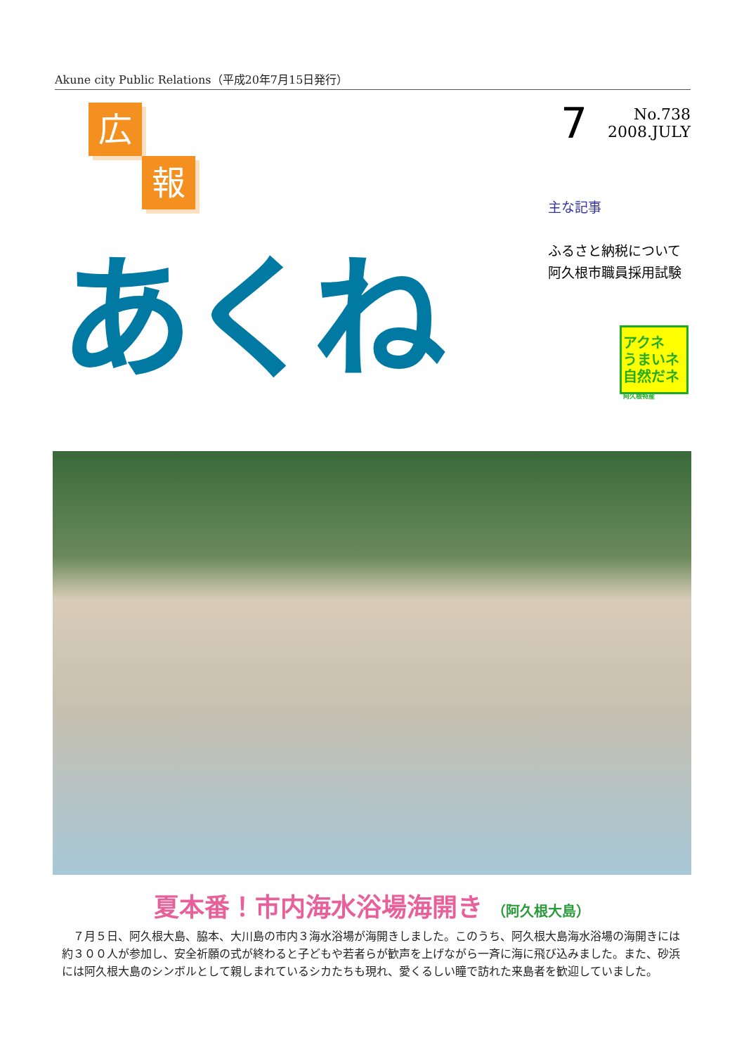Akune city Public Relations（平成20年7月15日発行）
広
報
あくね
7
No.738
2008.JULY
主な記事
ふるさと納税について
阿久根市職員採用試験
アクネ
うまいネ
自然だネ 阿久根特産
夏本番！市内海水浴場海開き （阿久根大島）
　７月５日、阿久根大島、脇本、大川島の市内３海水浴場が海開きしました。このうち、阿久根大島海水浴場の海開きには約３００人が参加し、安全祈願の式が終わると子どもや若者らが歓声を上げながら一斉に海に飛び込みました。また、砂浜には阿久根大島のシンボルとして親しまれているシカたちも現れ、愛くるしい瞳で訪れた来島者を歓迎していました。